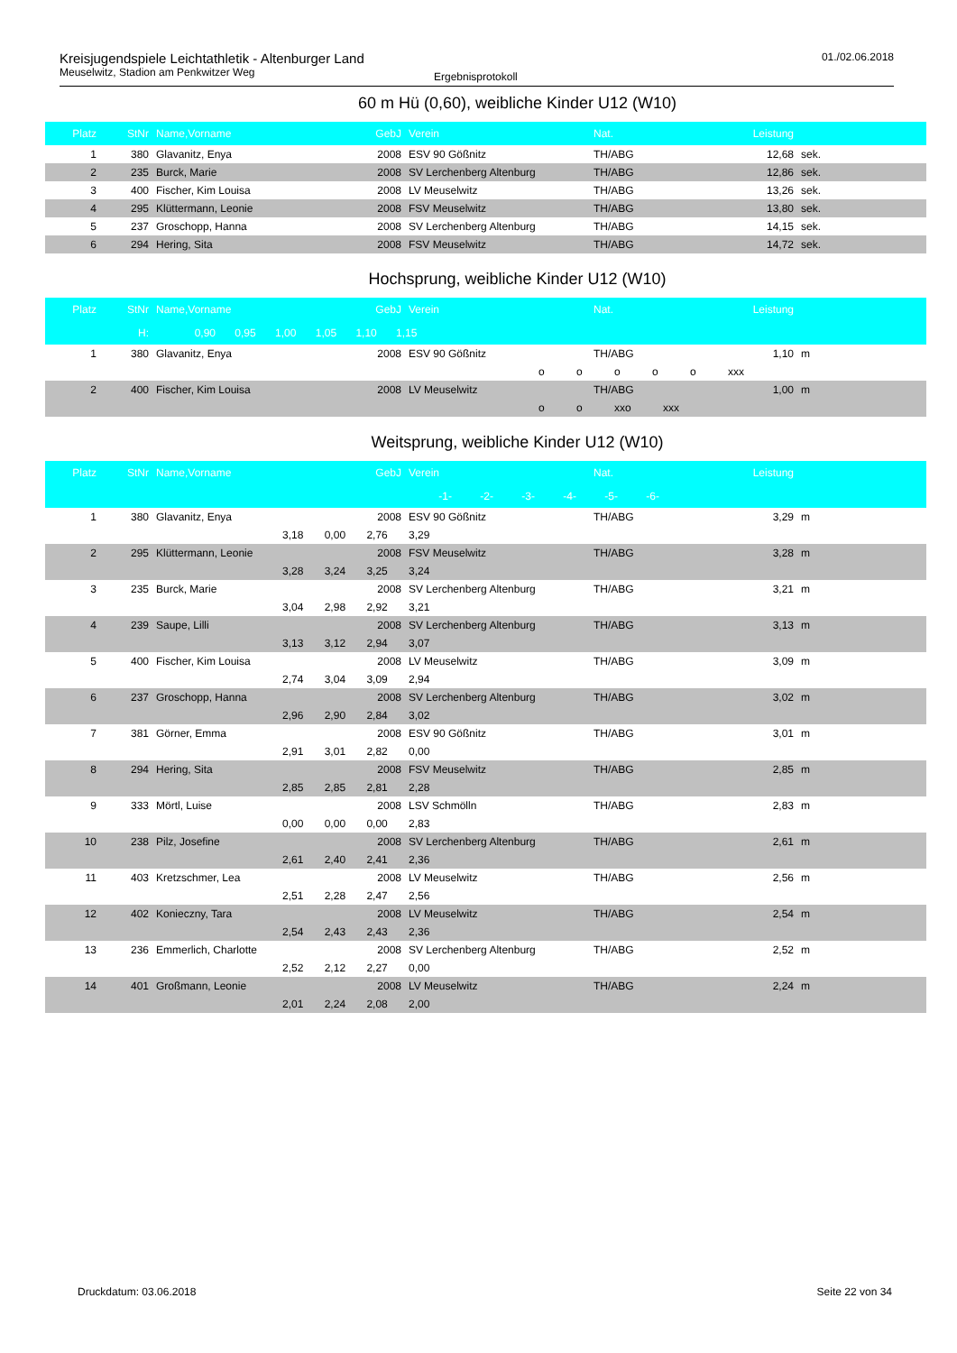Kreisjugendspiele Leichtathletik - Altenburger Land
Meuselwitz, Stadion am Penkwitzer Weg
Ergebnisprotokoll
01./02.06.2018
60 m Hü (0,60), weibliche Kinder U12 (W10)
| Platz | StNr | Name,Vorname | GebJ | Verein | Nat. | Leistung | |
| --- | --- | --- | --- | --- | --- | --- | --- |
| 1 | 380 | Glavanitz, Enya | 2008 | ESV 90 Gößnitz | TH/ABG | 12,68 | sek. |
| 2 | 235 | Burck, Marie | 2008 | SV Lerchenberg Altenburg | TH/ABG | 12,86 | sek. |
| 3 | 400 | Fischer, Kim Louisa | 2008 | LV Meuselwitz | TH/ABG | 13,26 | sek. |
| 4 | 295 | Klüttermann, Leonie | 2008 | FSV Meuselwitz | TH/ABG | 13,80 | sek. |
| 5 | 237 | Groschopp, Hanna | 2008 | SV Lerchenberg Altenburg | TH/ABG | 14,15 | sek. |
| 6 | 294 | Hering, Sita | 2008 | FSV Meuselwitz | TH/ABG | 14,72 | sek. |
Hochsprung, weibliche Kinder U12 (W10)
| Platz | StNr | Name,Vorname | GebJ | Verein | Nat. | Leistung | |
| --- | --- | --- | --- | --- | --- | --- | --- |
| | H: | 0,90 0,95 1,00 1,05 1,10 1,15 | | | | | |
| 1 | 380 | Glavanitz, Enya | 2008 | ESV 90 Gößnitz | TH/ABG | 1,10 | m |
| | | o o o o o xxx | | | | | |
| 2 | 400 | Fischer, Kim Louisa | 2008 | LV Meuselwitz | TH/ABG | 1,00 | m |
| | | o o xxo xxx | | | | | |
Weitsprung, weibliche Kinder U12 (W10)
| Platz | StNr | Name,Vorname | GebJ | Verein | Nat. | Leistung | |
| --- | --- | --- | --- | --- | --- | --- | --- |
| | | -1- -2- -3- -4- -5- -6- | | | | | |
| 1 | 380 | Glavanitz, Enya | 2008 | ESV 90 Gößnitz | TH/ABG | 3,29 | m |
| | | 3,18 0,00 2,76 3,29 | | | | | |
| 2 | 295 | Klüttermann, Leonie | 2008 | FSV Meuselwitz | TH/ABG | 3,28 | m |
| | | 3,28 3,24 3,25 3,24 | | | | | |
| 3 | 235 | Burck, Marie | 2008 | SV Lerchenberg Altenburg | TH/ABG | 3,21 | m |
| | | 3,04 2,98 2,92 3,21 | | | | | |
| 4 | 239 | Saupe, Lilli | 2008 | SV Lerchenberg Altenburg | TH/ABG | 3,13 | m |
| | | 3,13 3,12 2,94 3,07 | | | | | |
| 5 | 400 | Fischer, Kim Louisa | 2008 | LV Meuselwitz | TH/ABG | 3,09 | m |
| | | 2,74 3,04 3,09 2,94 | | | | | |
| 6 | 237 | Groschopp, Hanna | 2008 | SV Lerchenberg Altenburg | TH/ABG | 3,02 | m |
| | | 2,96 2,90 2,84 3,02 | | | | | |
| 7 | 381 | Görner, Emma | 2008 | ESV 90 Gößnitz | TH/ABG | 3,01 | m |
| | | 2,91 3,01 2,82 0,00 | | | | | |
| 8 | 294 | Hering, Sita | 2008 | FSV Meuselwitz | TH/ABG | 2,85 | m |
| | | 2,85 2,85 2,81 2,28 | | | | | |
| 9 | 333 | Mörtl, Luise | 2008 | LSV Schmölln | TH/ABG | 2,83 | m |
| | | 0,00 0,00 0,00 2,83 | | | | | |
| 10 | 238 | Pilz, Josefine | 2008 | SV Lerchenberg Altenburg | TH/ABG | 2,61 | m |
| | | 2,61 2,40 2,41 2,36 | | | | | |
| 11 | 403 | Kretzschmer, Lea | 2008 | LV Meuselwitz | TH/ABG | 2,56 | m |
| | | 2,51 2,28 2,47 2,56 | | | | | |
| 12 | 402 | Konieczny, Tara | 2008 | LV Meuselwitz | TH/ABG | 2,54 | m |
| | | 2,54 2,43 2,43 2,36 | | | | | |
| 13 | 236 | Emmerlich, Charlotte | 2008 | SV Lerchenberg Altenburg | TH/ABG | 2,52 | m |
| | | 2,52 2,12 2,27 0,00 | | | | | |
| 14 | 401 | Großmann, Leonie | 2008 | LV Meuselwitz | TH/ABG | 2,24 | m |
| | | 2,01 2,24 2,08 2,00 | | | | | |
Druckdatum: 03.06.2018 Seite 22 von 34